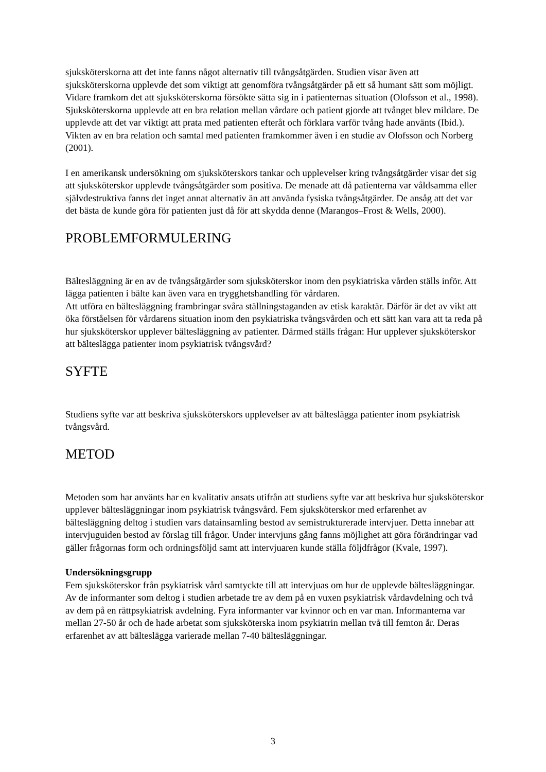sjuksköterskorna att det inte fanns något alternativ till tvångsåtgärden. Studien visar även att sjuksköterskorna upplevde det som viktigt att genomföra tvångsåtgärder på ett så humant sätt som möjligt. Vidare framkom det att sjuksköterskorna försökte sätta sig in i patienternas situation (Olofsson et al., 1998). Sjuksköterskorna upplevde att en bra relation mellan vårdare och patient gjorde att tvånget blev mildare. De upplevde att det var viktigt att prata med patienten efteråt och förklara varför tvång hade använts (Ibid.). Vikten av en bra relation och samtal med patienten framkommer även i en studie av Olofsson och Norberg (2001).
I en amerikansk undersökning om sjuksköterskors tankar och upplevelser kring tvångsåtgärder visar det sig att sjuksköterskor upplevde tvångsåtgärder som positiva. De menade att då patienterna var våldsamma eller självdestruktiva fanns det inget annat alternativ än att använda fysiska tvångsåtgärder. De ansåg att det var det bästa de kunde göra för patienten just då för att skydda denne (Marangos–Frost & Wells, 2000).
PROBLEMFORMULERING
Bältesläggning är en av de tvångsåtgärder som sjuksköterskor inom den psykiatriska vården ställs inför. Att lägga patienten i bälte kan även vara en trygghetshandling för vårdaren.
Att utföra en bältesläggning frambringar svåra ställningstaganden av etisk karaktär. Därför är det av vikt att öka förståelsen för vårdarens situation inom den psykiatriska tvångsvården och ett sätt kan vara att ta reda på hur sjuksköterskor upplever bältesläggning av patienter. Därmed ställs frågan: Hur upplever sjuksköterskor att bälteslägga patienter inom psykiatrisk tvångsvård?
SYFTE
Studiens syfte var att beskriva sjuksköterskors upplevelser av att bälteslägga patienter inom psykiatrisk tvångsvård.
METOD
Metoden som har använts har en kvalitativ ansats utifrån att studiens syfte var att beskriva hur sjuksköterskor upplever bältesläggningar inom psykiatrisk tvångsvård. Fem sjuksköterskor med erfarenhet av bältesläggning deltog i studien vars datainsamling bestod av semistrukturerade intervjuer. Detta innebar att intervjuguiden bestod av förslag till frågor. Under intervjuns gång fanns möjlighet att göra förändringar vad gäller frågornas form och ordningsföljd samt att intervjuaren kunde ställa följdfrågor (Kvale, 1997).
Undersökningsgrupp
Fem sjuksköterskor från psykiatrisk vård samtyckte till att intervjuas om hur de upplevde bältesläggningar. Av de informanter som deltog i studien arbetade tre av dem på en vuxen psykiatrisk vårdavdelning och två av dem på en rättpsykiatrisk avdelning. Fyra informanter var kvinnor och en var man. Informanterna var mellan 27-50 år och de hade arbetat som sjuksköterska inom psykiatrin mellan två till femton år. Deras erfarenhet av att bälteslägga varierade mellan 7-40 bältesläggningar.
3